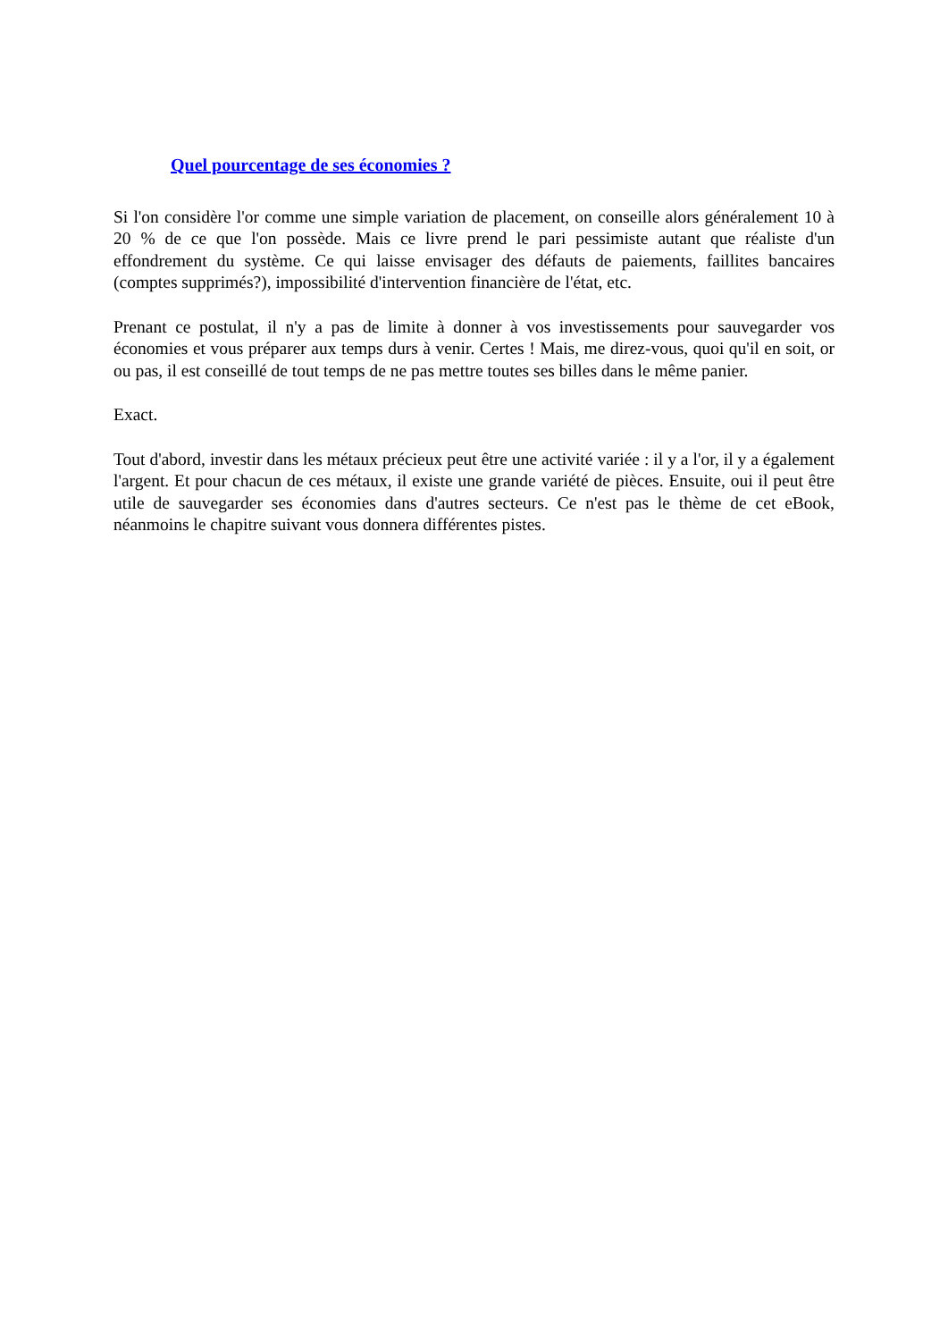Quel pourcentage de ses économies ?
Si l'on considère l'or comme une simple variation de placement, on conseille alors généralement 10 à 20 % de ce que l'on possède. Mais ce livre prend le pari pessimiste autant que réaliste d'un effondrement du système. Ce qui laisse envisager des défauts de paiements, faillites bancaires (comptes supprimés?), impossibilité d'intervention financière de l'état, etc.
Prenant ce postulat, il n'y a pas de limite à donner à vos investissements pour sauvegarder vos économies et vous préparer aux temps durs à venir. Certes ! Mais, me direz-vous, quoi qu'il en soit, or ou pas, il est conseillé de tout temps de ne pas mettre toutes ses billes dans le même panier.
Exact.
Tout d'abord, investir dans les métaux précieux peut être une activité variée : il y a l'or, il y a également l'argent. Et pour chacun de ces métaux, il existe une grande variété de pièces. Ensuite, oui il peut être utile de sauvegarder ses économies dans d'autres secteurs. Ce n'est pas le thème de cet eBook, néanmoins le chapitre suivant vous donnera différentes pistes.